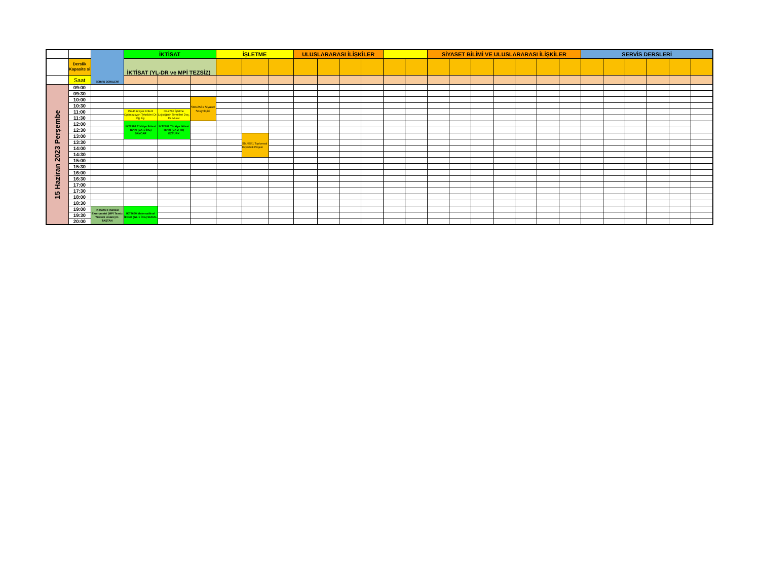| | | SERVİS DERSLERİ | İKTİSAT | | | İŞLETME | | | ULUSLARARASI İLİŞKİLER | | | | | | SİYASET BİLİMİ VE ULUSLARARASI İLİŞKİLER | | | | | | | SERVİS DERSLERİ | | | | | |
| --- | --- | --- | --- | --- | --- | --- | --- | --- | --- | --- | --- | --- | --- | --- | --- | --- | --- | --- | --- | --- | --- | --- | --- | --- | --- | --- | --- |
| | Derslik Kapasite si | | İKTİSAT (YL-DR ve MPİ TEZSİZ) | | | | | | | | | | | | | | | | | | | | | | | | |
| | Saat | | | | | | | | | | | | | | | | | | | | | | | | | | |
| 15 Haziran 2023 Perşembe | 09:00 | | | | | | | | | | | | | | | | | | | | | | | | | | |
| | 09:30 | | | | | | | | | | | | | | | | | | | | | | | | | | |
| | 10:00 | | | | SBU2531 Siyaset Sosyolojisi | | | | | | | | | | | | | | | | | | | | | | |
| | 10:30 | | | | | | | | | | | | | | | | | | | | | | | | | | |
| | 11:00 | | ISL4612 Çok Kriterli Optimazsyon Teknikleri Dr. Öğ. Üy. | ISL2760 İşletme Lojistiğinin Temelleri Doç. Dr. Murat | | | | | | | | | | | | | | | | | | | | | | | |
| | 11:30 | | | | | | | | | | | | | | | | | | | | | | | | | | |
| | 12:00 | | IKT2902 Türkiye İktisat Tarihi (Gr. 1 İNG) BAYCAR | IKT2902 Türkiye İktisat Tarihi (Gr. 2 TR) ÖZTÜRK | | | | | | | | | | | | | | | | | | | | | | | |
| | 12:30 | | | | | | | | | | | | | | | | | | | | | | | | | | |
| | 13:00 | | | | | | SBU3561 Toplumsal Duyarlılık Projesi | | | | | | | | | | | | | | | | | | | | |
| | 13:30 | | | | | | | | | | | | | | | | | | | | | | | | | | |
| | 14:00 | | | | | | | | | | | | | | | | | | | | | | | | | | |
| | 14:30 | | | | | | | | | | | | | | | | | | | | | | | | | | |
| | 15:00 | | | | | | | | | | | | | | | | | | | | | | | | | | |
| | 15:30 | | | | | | | | | | | | | | | | | | | | | | | | | | |
| | 16:00 | | | | | | | | | | | | | | | | | | | | | | | | | | |
| | 16:30 | | | | | | | | | | | | | | | | | | | | | | | | | | |
| | 17:00 | | | | | | | | | | | | | | | | | | | | | | | | | | |
| | 17:30 | | | | | | | | | | | | | | | | | | | | | | | | | | |
| | 18:00 | | | | | | | | | | | | | | | | | | | | | | | | | | |
| | 18:30 | | | | | | | | | | | | | | | | | | | | | | | | | | |
| | 19:00 | IKT5303 Finansal Ekonometri (MPİ Tezsiz Yüksek Lisans) H. TAŞTAN | IKT4630 Matematiksel İktisat (Gr. 1 İNG) SUNAL | | | | | | | | | | | | | | | | | | | | | | | | |
| | 19:30 | | | | | | | | | | | | | | | | | | | | | | | | | | |
| | 20:00 | | | | | | | | | | | | | | | | | | | | | | | | | | |